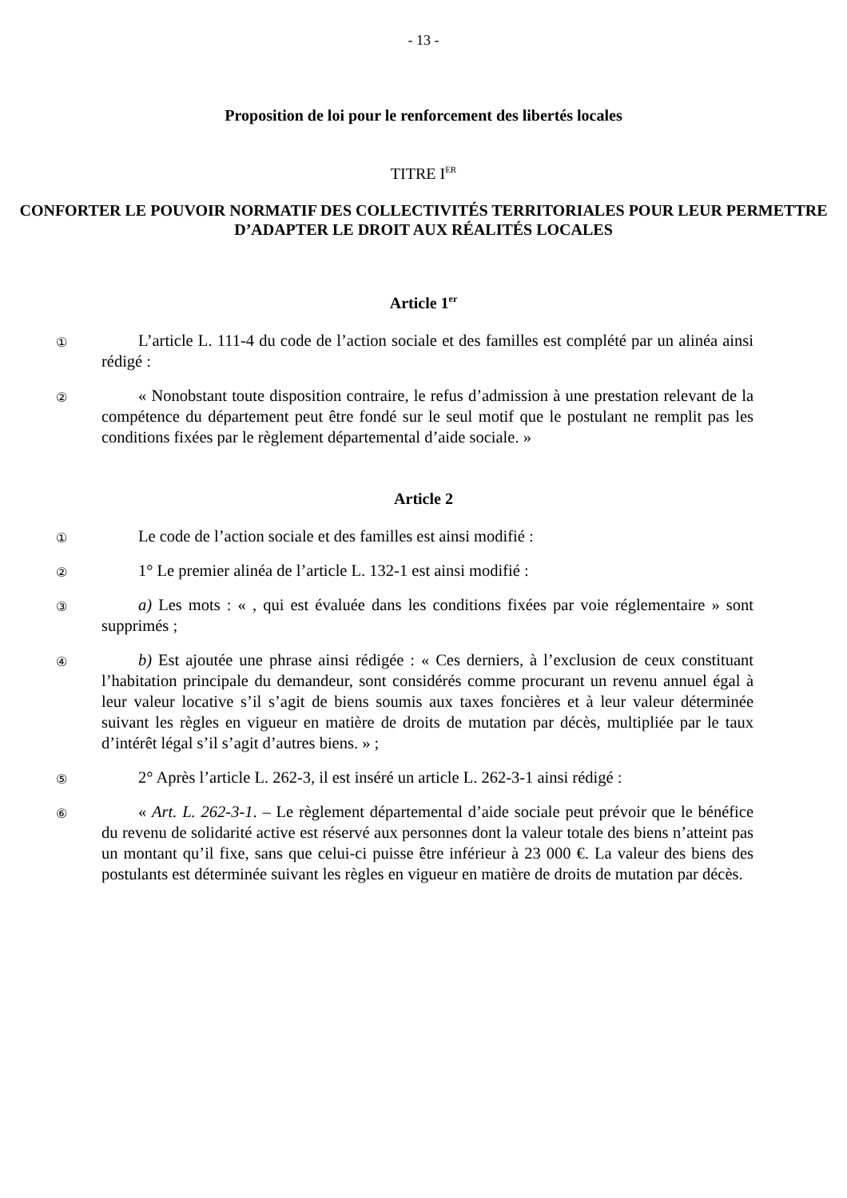- 13 -
Proposition de loi pour le renforcement des libertés locales
TITRE I<sup>ER</sup>
CONFORTER LE POUVOIR NORMATIF DES COLLECTIVITÉS TERRITORIALES POUR LEUR PERMETTRE D’ADAPTER LE DROIT AUX RÉALITÉS LOCALES
Article 1<sup>er</sup>
①
L’article L. 111-4 du code de l’action sociale et des familles est complété par un alinéa ainsi rédigé :
②
« Nonobstant toute disposition contraire, le refus d’admission à une prestation relevant de la compétence du département peut être fondé sur le seul motif que le postulant ne remplit pas les conditions fixées par le règlement départemental d’aide sociale. »
Article 2
①
Le code de l’action sociale et des familles est ainsi modifié :
②
1° Le premier alinéa de l’article L. 132-1 est ainsi modifié :
③
a) Les mots : « , qui est évaluée dans les conditions fixées par voie réglementaire » sont supprimés ;
④
b) Est ajoutée une phrase ainsi rédigée : « Ces derniers, à l’exclusion de ceux constituant l’habitation principale du demandeur, sont considérés comme procurant un revenu annuel égal à leur valeur locative s’il s’agit de biens soumis aux taxes foncières et à leur valeur déterminée suivant les règles en vigueur en matière de droits de mutation par décès, multipliée par le taux d’intérêt légal s’il s’agit d’autres biens. » ;
⑤
2° Après l’article L. 262-3, il est inséré un article L. 262-3-1 ainsi rédigé :
⑥
« Art. L. 262-3-1. – Le règlement départemental d’aide sociale peut prévoir que le bénéfice du revenu de solidarité active est réservé aux personnes dont la valeur totale des biens n’atteint pas un montant qu’il fixe, sans que celui-ci puisse être inférieur à 23 000 €. La valeur des biens des postulants est déterminée suivant les règles en vigueur en matière de droits de mutation par décès.